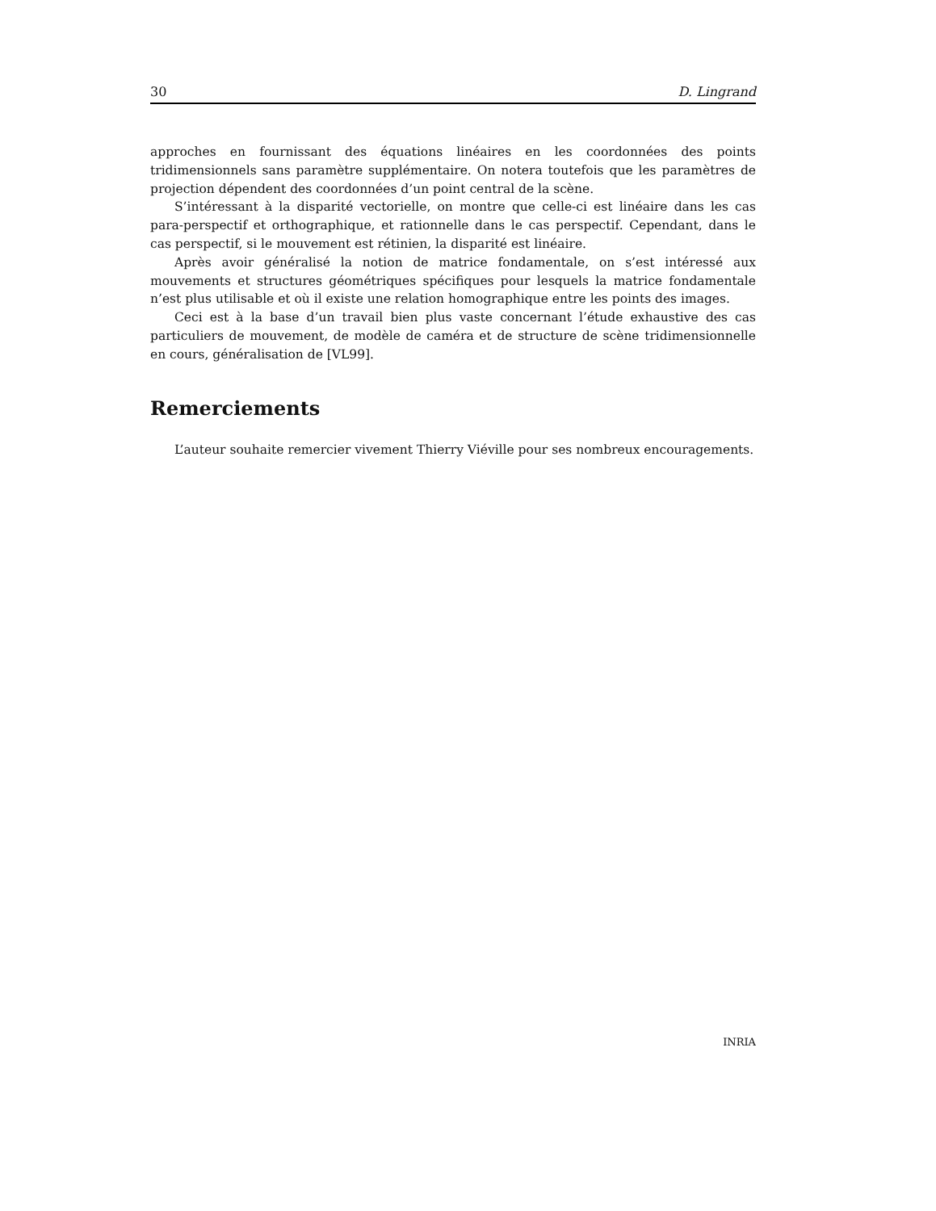30 D. Lingrand
approches en fournissant des équations linéaires en les coordonnées des points tridimensionnels sans paramètre supplémentaire. On notera toutefois que les paramètres de projection dépendent des coordonnées d’un point central de la scène.
S’intéressant à la disparité vectorielle, on montre que celle-ci est linéaire dans les cas para-perspectif et orthographique, et rationnelle dans le cas perspectif. Cependant, dans le cas perspectif, si le mouvement est rétinien, la disparité est linéaire.
Après avoir généralisé la notion de matrice fondamentale, on s’est intéressé aux mouvements et structures géométriques spécifiques pour lesquels la matrice fondamentale n’est plus utilisable et où il existe une relation homographique entre les points des images.
Ceci est à la base d’un travail bien plus vaste concernant l’étude exhaustive des cas particuliers de mouvement, de modèle de caméra et de structure de scène tridimensionnelle en cours, généralisation de [VL99].
Remerciements
L’auteur souhaite remercier vivement Thierry Viéville pour ses nombreux encouragements.
INRIA